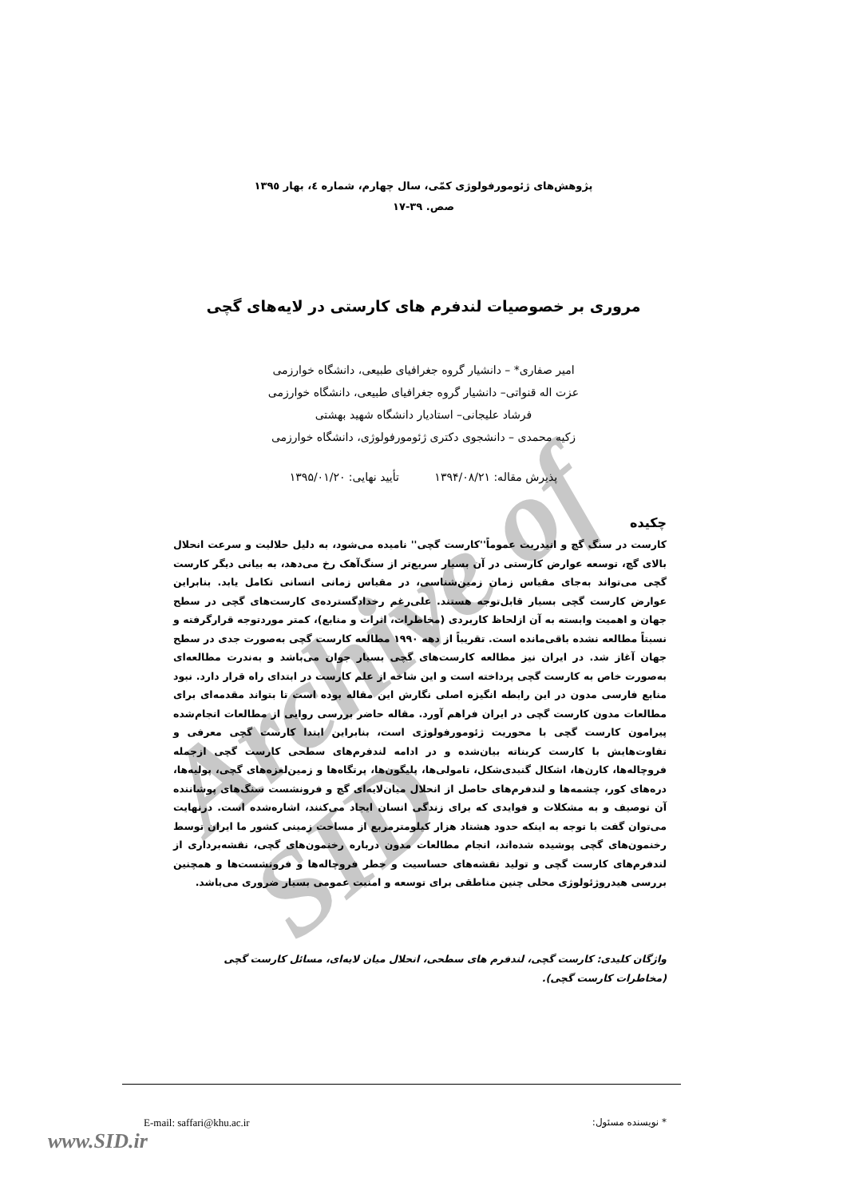Archive of SID
پژوهش‌های ژئومورفولوژی کمّی، سال چهارم، شماره ٤، بهار ١٣٩٥
صص. ٣٩-١٧
مروری بر خصوصیات لندفرم های کارستی در لایه‌های گچی
امیر صفاری* – دانشیار گروه جغرافیای طبیعی، دانشگاه خوارزمی
عزت اله قنواتی– دانشیار گروه جغرافیای طبیعی، دانشگاه خوارزمی
فرشاد علیجانی– استادیار دانشگاه شهید بهشتی
زکیه محمدی – دانشجوی دکتری ژئومورفولوژی، دانشگاه خوارزمی
پذیرش مقاله: ۱۳۹۴/۰۸/۲۱ تأیید نهایی: ۱۳۹۵/۰۱/۲۰
چکیده
کارست در سنگ گچ و انیدریت عموماً''کارست گچی'' نامیده می‌شود، به دلیل حلالیت و سرعت انحلال بالای گچ، توسعه عوارض کارستی در آن بسیار سریع‌تر از سنگ‌آهک رخ می‌دهد، به بیانی دیگر کارست گچی می‌تواند به‌جای مقیاس زمان زمین‌شناسی، در مقیاس زمانی انسانی تکامل یابد. بنابراین عوارض کارست گچی بسیار قابل‌توجه هستند. علی‌رغم رخدادگسترده‌ی کارست‌های گچی در سطح جهان و اهمیت وابسته به آن ازلحاظ کاربردی (مخاطرات، اثرات و منابع)، کمتر موردتوجه قرارگرفته و نسبتاً مطالعه نشده باقی‌مانده است. تقریباً از دهه ۱۹۹۰ مطالعه کارست گچی به‌صورت جدی در سطح جهان آغاز شد. در ایران نیز مطالعه کارست‌های گچی بسیار جوان می‌باشد و به‌ندرت مطالعه‌ای به‌صورت خاص به کارست گچی پرداخته است و این شاخه از علم کارست در ابتدای راه قرار دارد. نبود منابع فارسی مدون در این رابطه انگیزه اصلی نگارش این مقاله بوده است تا بتواند مقدمه‌ای برای مطالعات مدون کارست گچی در ایران فراهم آورد. مقاله حاضر بررسی روایی از مطالعات انجام‌شده پیرامون کارست گچی با محوریت ژئومورفولوژی است، بنابراین ابتدا کارست گچی معرفی و تفاوت‌هایش با کارست کربناته بیان‌شده و در ادامه لندفرم‌های سطحی کارست گچی ازجمله فروچاله‌ها، کارن‌ها، اشکال گنبدی‌شکل، تامولی‌ها، پلیگون‌ها، پرتگاه‌ها و زمین‌لغزه‌های گچی، پولیه‌ها، دره‌های کور، چشمه‌ها و لندفرم‌های حاصل از انحلال میان‌لایه‌ای گچ و فرونشست سنگ‌های پوشاننده آن توصیف و به مشکلات و فوایدی که برای زندگی انسان ایجاد می‌کنند، اشاره‌شده است. درنهایت می‌توان گفت با توجه به اینکه حدود هشتاد هزار کیلومترمربع از مساحت زمینی کشور ما ایران توسط رخنمون‌های گچی پوشیده شده‌اند، انجام مطالعات مدون درباره رخنمون‌های گچی، نقشه‌برداری از لندفرم‌های کارست گچی و تولید نقشه‌های حساسیت و خطر فروچاله‌ها و فرونشست‌ها و همچنین بررسی هیدروژئولوژی محلی چنین مناطقی برای توسعه و امنیت عمومی بسیار ضروری می‌باشد.
واژگان کلیدی: کارست گچی، لندفرم های سطحی، انحلال میان لایه‌ای، مسائل کارست گچی (مخاطرات کارست گچی).
* نویسنده مسئول: E-mail: saffari@khu.ac.ir
www.SID.ir